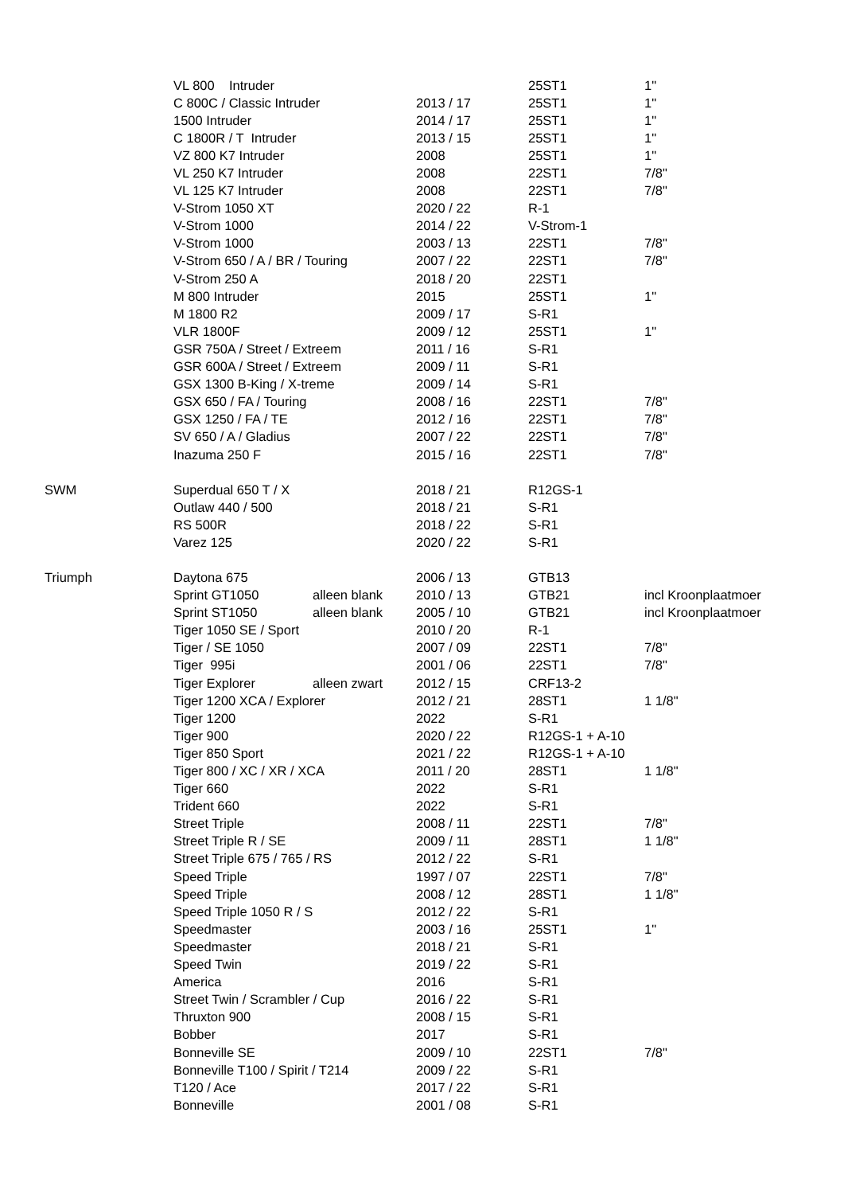| | VL 800 Intruder | | | 25ST1 | 1" |
| | C 800C / Classic Intruder | | 2013 / 17 | 25ST1 | 1" |
| | 1500 Intruder | | 2014 / 17 | 25ST1 | 1" |
| | C 1800R / T Intruder | | 2013 / 15 | 25ST1 | 1" |
| | VZ 800 K7 Intruder | | 2008 | 25ST1 | 1" |
| | VL 250 K7 Intruder | | 2008 | 22ST1 | 7/8" |
| | VL 125 K7 Intruder | | 2008 | 22ST1 | 7/8" |
| | V-Strom 1050 XT | | 2020 / 22 | R-1 | |
| | V-Strom 1000 | | 2014 / 22 | V-Strom-1 | |
| | V-Strom 1000 | | 2003 / 13 | 22ST1 | 7/8" |
| | V-Strom 650 / A / BR / Touring | | 2007 / 22 | 22ST1 | 7/8" |
| | V-Strom 250 A | | 2018 / 20 | 22ST1 | |
| | M 800 Intruder | | 2015 | 25ST1 | 1" |
| | M 1800 R2 | | 2009 / 17 | S-R1 | |
| | VLR 1800F | | 2009 / 12 | 25ST1 | 1" |
| | GSR 750A / Street / Extreem | | 2011 / 16 | S-R1 | |
| | GSR 600A / Street / Extreem | | 2009 / 11 | S-R1 | |
| | GSX 1300 B-King / X-treme | | 2009 / 14 | S-R1 | |
| | GSX 650 / FA / Touring | | 2008 / 16 | 22ST1 | 7/8" |
| | GSX 1250 / FA / TE | | 2012 / 16 | 22ST1 | 7/8" |
| | SV 650 / A / Gladius | | 2007 / 22 | 22ST1 | 7/8" |
| | Inazuma 250 F | | 2015 / 16 | 22ST1 | 7/8" |
| SWM | Superdual 650 T / X | | 2018 / 21 | R12GS-1 | |
| | Outlaw 440 / 500 | | 2018 / 21 | S-R1 | |
| | RS 500R | | 2018 / 22 | S-R1 | |
| | Varez 125 | | 2020 / 22 | S-R1 | |
| Triumph | Daytona 675 | | 2006 / 13 | GTB13 | |
| | Sprint GT1050 | alleen blank | 2010 / 13 | GTB21 | incl Kroonplaatmoer |
| | Sprint ST1050 | alleen blank | 2005 / 10 | GTB21 | incl Kroonplaatmoer |
| | Tiger 1050 SE / Sport | | 2010 / 20 | R-1 | |
| | Tiger / SE 1050 | | 2007 / 09 | 22ST1 | 7/8" |
| | Tiger 995i | | 2001 / 06 | 22ST1 | 7/8" |
| | Tiger Explorer | alleen zwart | 2012 / 15 | CRF13-2 | |
| | Tiger 1200 XCA / Explorer | | 2012 / 21 | 28ST1 | 1 1/8" |
| | Tiger 1200 | | 2022 | S-R1 | |
| | Tiger 900 | | 2020 / 22 | R12GS-1 + A-10 | |
| | Tiger 850 Sport | | 2021 / 22 | R12GS-1 + A-10 | |
| | Tiger 800 / XC / XR / XCA | | 2011 / 20 | 28ST1 | 1 1/8" |
| | Tiger 660 | | 2022 | S-R1 | |
| | Trident 660 | | 2022 | S-R1 | |
| | Street Triple | | 2008 / 11 | 22ST1 | 7/8" |
| | Street Triple R / SE | | 2009 / 11 | 28ST1 | 1 1/8" |
| | Street Triple 675 / 765 / RS | | 2012 / 22 | S-R1 | |
| | Speed Triple | | 1997 / 07 | 22ST1 | 7/8" |
| | Speed Triple | | 2008 / 12 | 28ST1 | 1 1/8" |
| | Speed Triple 1050 R / S | | 2012 / 22 | S-R1 | |
| | Speedmaster | | 2003 / 16 | 25ST1 | 1" |
| | Speedmaster | | 2018 / 21 | S-R1 | |
| | Speed Twin | | 2019 / 22 | S-R1 | |
| | America | | 2016 | S-R1 | |
| | Street Twin / Scrambler / Cup | | 2016 / 22 | S-R1 | |
| | Thruxton 900 | | 2008 / 15 | S-R1 | |
| | Bobber | | 2017 | S-R1 | |
| | Bonneville SE | | 2009 / 10 | 22ST1 | 7/8" |
| | Bonneville T100 / Spirit / T214 | | 2009 / 22 | S-R1 | |
| | T120 / Ace | | 2017 / 22 | S-R1 | |
| | Bonneville | | 2001 / 08 | S-R1 | |